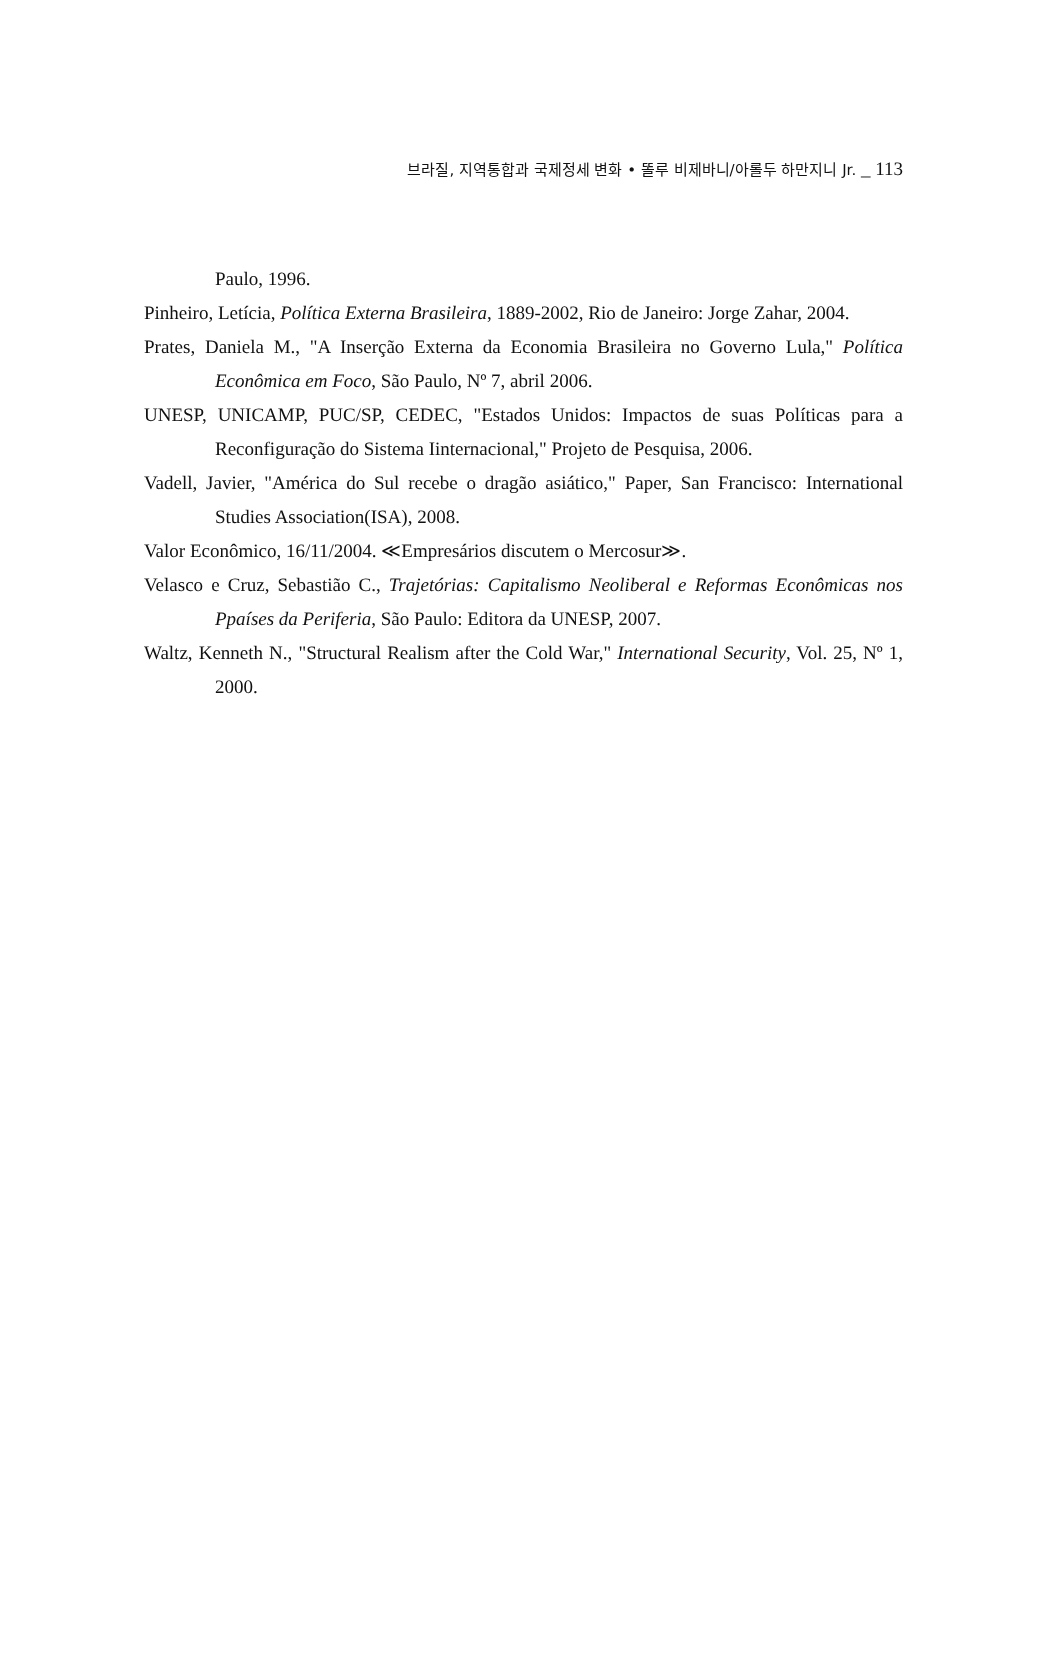브라질, 지역통합과 국제정세 변화 • 똘루 비제바니/아롤두 하만지니 Jr. _ 113
Paulo, 1996.
Pinheiro, Letícia, Política Externa Brasileira, 1889-2002, Rio de Janeiro: Jorge Zahar, 2004.
Prates, Daniela M., "A Inserção Externa da Economia Brasileira no Governo Lula," Política Econômica em Foco, São Paulo, Nº 7, abril 2006.
UNESP, UNICAMP, PUC/SP, CEDEC, "Estados Unidos: Impactos de suas Políticas para a Reconfiguração do Sistema Iinternacional," Projeto de Pesquisa, 2006.
Vadell, Javier, "América do Sul recebe o dragão asiático," Paper, San Francisco: International Studies Association(ISA), 2008.
Valor Econômico, 16/11/2004. ≪Empresários discutem o Mercosur≫.
Velasco e Cruz, Sebastião C., Trajetórias: Capitalismo Neoliberal e Reformas Econômicas nos Ppaíses da Periferia, São Paulo: Editora da UNESP, 2007.
Waltz, Kenneth N., "Structural Realism after the Cold War," International Security, Vol. 25, Nº 1, 2000.